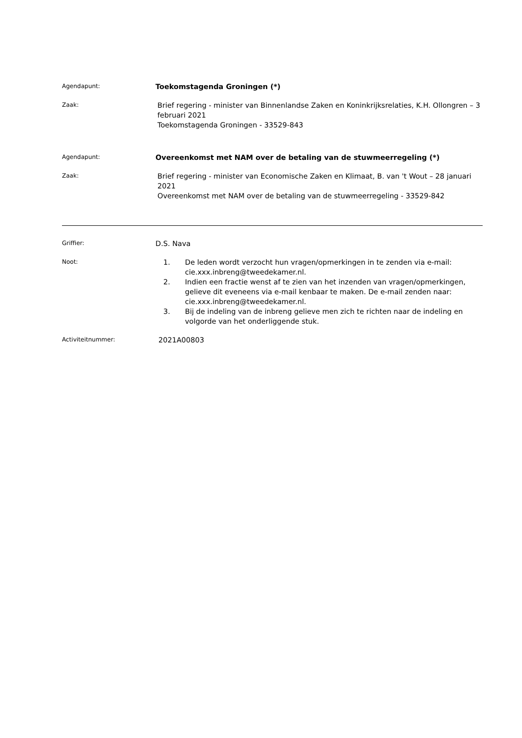Agendapunt:
Toekomstagenda Groningen (*)
Zaak:
Brief regering - minister van Binnenlandse Zaken en Koninkrijksrelaties, K.H. Ollongren – 3 februari 2021
Toekomstagenda Groningen - 33529-843
Agendapunt:
Overeenkomst met NAM over de betaling van de stuwmeerregeling (*)
Zaak:
Brief regering - minister van Economische Zaken en Klimaat, B. van 't Wout – 28 januari 2021
Overeenkomst met NAM over de betaling van de stuwmeerregeling - 33529-842
Griffier:
D.S. Nava
Noot:
1. De leden wordt verzocht hun vragen/opmerkingen in te zenden via e-mail: cie.xxx.inbreng@tweedekamer.nl.
2. Indien een fractie wenst af te zien van het inzenden van vragen/opmerkingen, gelieve dit eveneens via e-mail kenbaar te maken. De e-mail zenden naar: cie.xxx.inbreng@tweedekamer.nl.
3. Bij de indeling van de inbreng gelieve men zich te richten naar de indeling en volgorde van het onderliggende stuk.
Activiteitnummer:
2021A00803